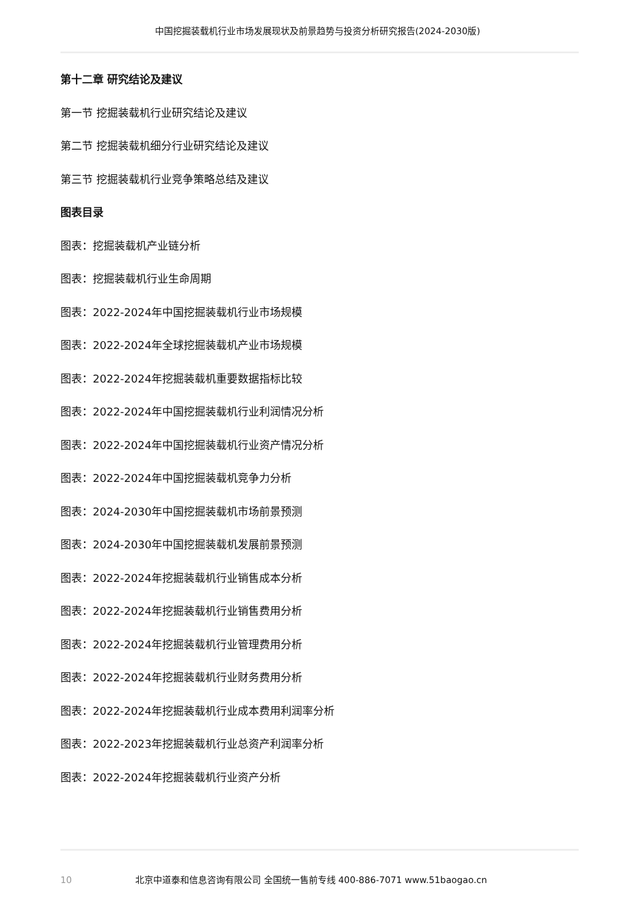中国挖掘装载机行业市场发展现状及前景趋势与投资分析研究报告(2024-2030版)
第十二章 研究结论及建议
第一节 挖掘装载机行业研究结论及建议
第二节 挖掘装载机细分行业研究结论及建议
第三节 挖掘装载机行业竞争策略总结及建议
图表目录
图表：挖掘装载机产业链分析
图表：挖掘装载机行业生命周期
图表：2022-2024年中国挖掘装载机行业市场规模
图表：2022-2024年全球挖掘装载机产业市场规模
图表：2022-2024年挖掘装载机重要数据指标比较
图表：2022-2024年中国挖掘装载机行业利润情况分析
图表：2022-2024年中国挖掘装载机行业资产情况分析
图表：2022-2024年中国挖掘装载机竞争力分析
图表：2024-2030年中国挖掘装载机市场前景预测
图表：2024-2030年中国挖掘装载机发展前景预测
图表：2022-2024年挖掘装载机行业销售成本分析
图表：2022-2024年挖掘装载机行业销售费用分析
图表：2022-2024年挖掘装载机行业管理费用分析
图表：2022-2024年挖掘装载机行业财务费用分析
图表：2022-2024年挖掘装载机行业成本费用利润率分析
图表：2022-2023年挖掘装载机行业总资产利润率分析
图表：2022-2024年挖掘装载机行业资产分析
10 北京中道泰和信息咨询有限公司 全国统一售前专线 400-886-7071 www.51baogao.cn